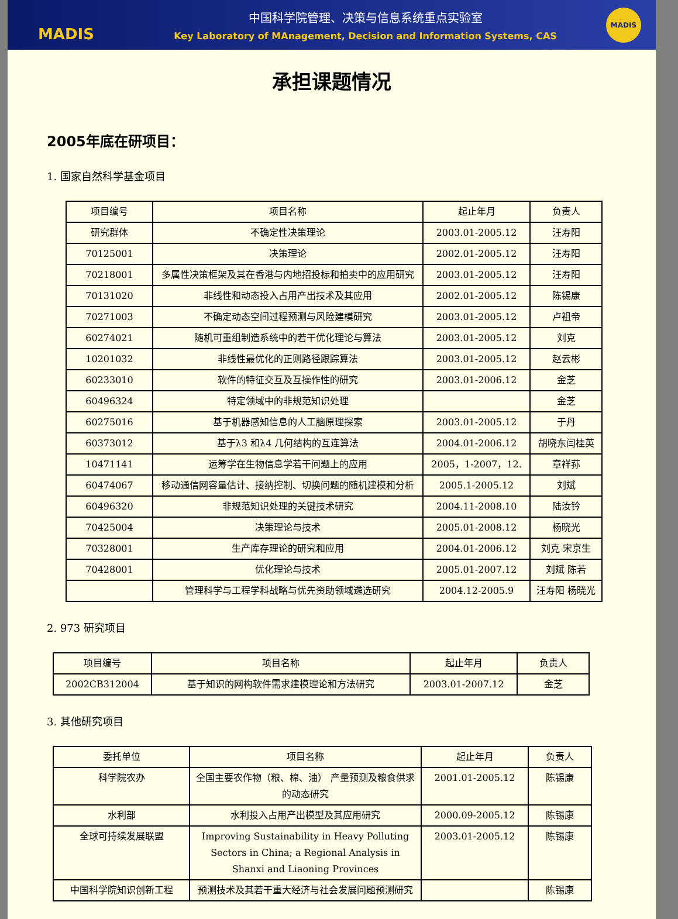MADIS
中国科学院管理、决策与信息系统重点实验室
Key Laboratory of MAnagement, Decision and Information Systems, CAS
MADIS
承担课题情况
2005年底在研项目：
1. 国家自然科学基金项目
| 项目编号 | 项目名称 | 起止年月 | 负责人 |
| --- | --- | --- | --- |
| 研究群体 | 不确定性决策理论 | 2003.01-2005.12 | 汪寿阳 |
| 70125001 | 决策理论 | 2002.01-2005.12 | 汪寿阳 |
| 70218001 | 多属性决策框架及其在香港与内地招投标和拍卖中的应用研究 | 2003.01-2005.12 | 汪寿阳 |
| 70131020 | 非线性和动态投入占用产出技术及其应用 | 2002.01-2005.12 | 陈锡康 |
| 70271003 | 不确定动态空间过程预测与风险建模研究 | 2003.01-2005.12 | 卢祖帝 |
| 60274021 | 随机可重组制造系统中的若干优化理论与算法 | 2003.01-2005.12 | 刘克 |
| 10201032 | 非线性最优化的正则路径跟踪算法 | 2003.01-2005.12 | 赵云彬 |
| 60233010 | 软件的特征交互及互操作性的研究 | 2003.01-2006.12 | 金芝 |
| 60496324 | 特定领域中的非规范知识处理 | | 金芝 |
| 60275016 | 基于机器感知信息的人工脑原理探索 | 2003.01-2005.12 | 于丹 |
| 60373012 | 基于λ3 和λ4 几何结构的互连算法 | 2004.01-2006.12 | 胡晓东闫桂英 |
| 10471141 | 运筹学在生物信息学若干问题上的应用 | 2005，1-2007，12. | 章祥荪 |
| 60474067 | 移动通信网容量估计、接纳控制、切换问题的随机建模和分析 | 2005.1-2005.12 | 刘斌 |
| 60496320 | 非规范知识处理的关键技术研究 | 2004.11-2008.10 | 陆汝钤 |
| 70425004 | 决策理论与技术 | 2005.01-2008.12 | 杨晓光 |
| 70328001 | 生产库存理论的研究和应用 | 2004.01-2006.12 | 刘克 宋京生 |
| 70428001 | 优化理论与技术 | 2005.01-2007.12 | 刘斌 陈若 |
| | 管理科学与工程学科战略与优先资助领域遴选研究 | 2004.12-2005.9 | 汪寿阳 杨晓光 |
2. 973 研究项目
| 项目编号 | 项目名称 | 起止年月 | 负责人 |
| --- | --- | --- | --- |
| 2002CB312004 | 基于知识的网构软件需求建模理论和方法研究 | 2003.01-2007.12 | 金芝 |
3. 其他研究项目
| 委托单位 | 项目名称 | 起止年月 | 负责人 |
| --- | --- | --- | --- |
| 科学院农办 | 全国主要农作物（粮、棉、油） 产量预测及粮食供求的动态研究 | 2001.01-2005.12 | 陈锡康 |
| 水利部 | 水利投入占用产出模型及其应用研究 | 2000.09-2005.12 | 陈锡康 |
| 全球可持续发展联盟 | Improving Sustainability in Heavy Polluting Sectors in China; a Regional Analysis in Shanxi and Liaoning Provinces | 2003.01-2005.12 | 陈锡康 |
| 中国科学院知识创新工程 | 预测技术及其若干重大经济与社会发展问题预测研究 | | 陈锡康 |